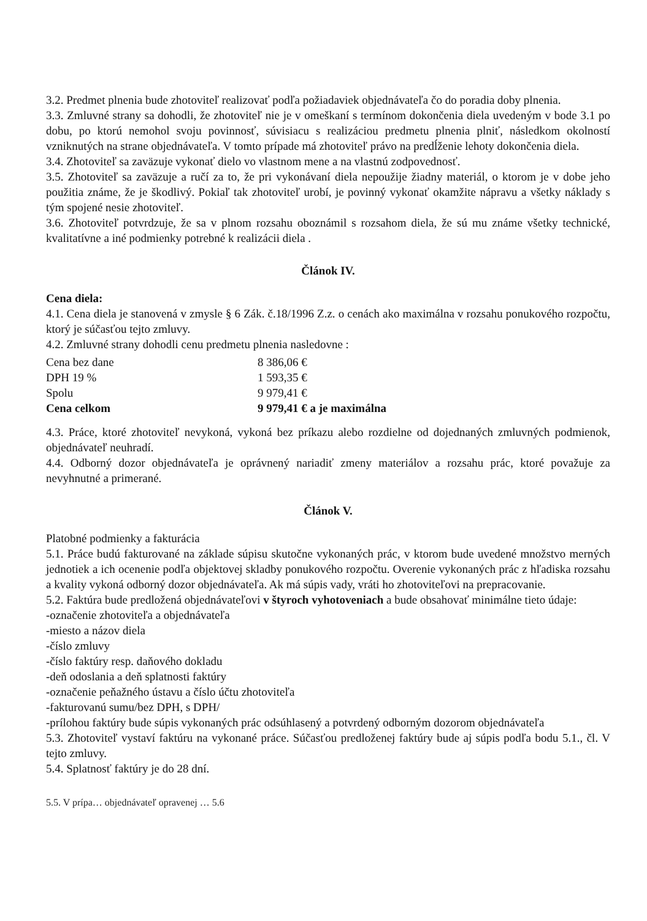3.2. Predmet plnenia bude zhotoviteľ realizovať podľa požiadaviek objednávateľa čo do poradia doby plnenia.
3.3. Zmluvné strany sa dohodli, že zhotoviteľ nie je v omeškaní s termínom dokončenia diela uvedeným v bode 3.1 po dobu, po ktorú nemohol svoju povinnosť, súvisiacu s realizáciou predmetu plnenia plniť, následkom okolností vzniknutých na strane objednávateľa. V tomto prípade má zhotoviteľ právo na predĺženie lehoty dokončenia diela.
3.4. Zhotoviteľ sa zaväzuje vykonať dielo vo vlastnom mene a na vlastnú zodpovednosť.
3.5. Zhotoviteľ sa zaväzuje a ručí za to, že pri vykonávaní diela nepoužije žiadny materiál, o ktorom je v dobe jeho použitia známe, že je škodlivý. Pokiaľ tak zhotoviteľ urobí, je povinný vykonať okamžite nápravu a všetky náklady s tým spojené nesie zhotoviteľ.
3.6. Zhotoviteľ potvrdzuje, že sa v plnom rozsahu oboznámil s rozsahom diela, že sú mu známe všetky technické, kvalitatívne a iné podmienky potrebné k realizácii diela .
Článok IV.
Cena diela:
4.1. Cena diela je stanovená v zmysle § 6 Zák. č.18/1996 Z.z. o cenách ako maximálna v rozsahu ponukového rozpočtu, ktorý je súčasťou tejto zmluvy.
4.2. Zmluvné strany dohodli cenu predmetu plnenia nasledovne :
| Cena bez dane | 8 386,06 € |
| DPH 19 % | 1 593,35 € |
| Spolu | 9 979,41 € |
| Cena celkom | 9 979,41 € a je maximálna |
4.3. Práce, ktoré zhotoviteľ nevykoná, vykoná bez príkazu alebo rozdielne od dojednaných zmluvných podmienok, objednávateľ neuhradí.
4.4. Odborný dozor objednávateľa je oprávnený nariadiť zmeny materiálov a rozsahu prác, ktoré považuje za nevyhnutné a primerané.
Článok V.
Platobné podmienky a fakturácia
5.1. Práce budú fakturované na základe súpisu skutočne vykonaných prác, v ktorom bude uvedené množstvo merných jednotiek a ich ocenenie podľa objektovej skladby ponukového rozpočtu. Overenie vykonaných prác z hľadiska rozsahu a kvality vykoná odborný dozor objednávateľa. Ak má súpis vady, vráti ho zhotoviteľovi na prepracovanie.
5.2. Faktúra bude predložená objednávateľovi v štyroch vyhotoveniach a bude obsahovať minimálne tieto údaje:
-označenie zhotoviteľa a objednávateľa
-miesto a názov diela
-číslo zmluvy
-číslo faktúry resp. daňového dokladu
-deň odoslania a deň splatnosti faktúry
-označenie peňažného ústavu a číslo účtu zhotoviteľa
-fakturovanú sumu/bez DPH, s DPH/
-prílohou faktúry bude súpis vykonaných prác odsúhlasený a potvrdený odborným dozorom objednávateľa
5.3. Zhotoviteľ vystaví faktúru na vykonané práce. Súčasťou predloženej faktúry bude aj súpis podľa bodu 5.1., čl. V tejto zmluvy.
5.4. Splatnosť faktúry je do 28 dní.
5.5. V prípa… objednávateľ opravenej … 5.6